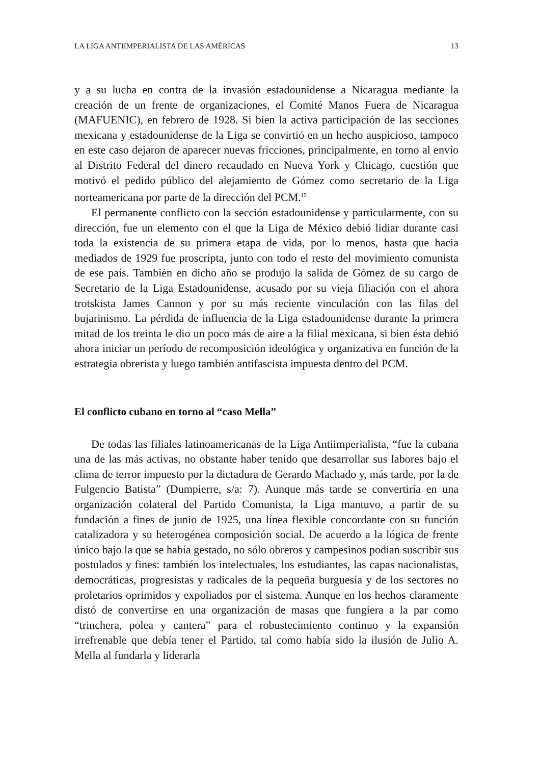LA LIGA ANTIIMPERIALISTA DE LAS AMÉRICAS 13
y a su lucha en contra de la invasión estadounidense a Nicaragua mediante la creación de un frente de organizaciones, el Comité Manos Fuera de Nicaragua (MAFUENIC), en febrero de 1928. Si bien la activa participación de las secciones mexicana y estadounidense de la Liga se convirtió en un hecho auspicioso, tampoco en este caso dejaron de aparecer nuevas fricciones, principalmente, en torno al envío al Distrito Federal del dinero recaudado en Nueva York y Chicago, cuestión que motivó el pedido público del alejamiento de Gómez como secretario de la Liga norteamericana por parte de la dirección del PCM.<sup>15</sup>
El permanente conflicto con la sección estadounidense y particularmente, con su dirección, fue un elemento con el que la Liga de México debió lidiar durante casi toda la existencia de su primera etapa de vida, por lo menos, hasta que hacia mediados de 1929 fue proscripta, junto con todo el resto del movimiento comunista de ese país. También en dicho año se produjo la salida de Gómez de su cargo de Secretario de la Liga Estadounidense, acusado por su vieja filiación con el ahora trotskista James Cannon y por su más reciente vinculación con las filas del bujarinismo. La pérdida de influencia de la Liga estadounidense durante la primera mitad de los treinta le dio un poco más de aire a la filial mexicana, si bien ésta debió ahora iniciar un período de recomposición ideológica y organizativa en función de la estrategia obrerista y luego también antifascista impuesta dentro del PCM.
El conflicto cubano en torno al “caso Mella”
De todas las filiales latinoamericanas de la Liga Antiimperialista, “fue la cubana una de las más activas, no obstante haber tenido que desarrollar sus labores bajo el clima de terror impuesto por la dictadura de Gerardo Machado y, más tarde, por la de Fulgencio Batista” (Dumpierre, s/a: 7). Aunque más tarde se convertiría en una organización colateral del Partido Comunista, la Liga mantuvo, a partir de su fundación a fines de junio de 1925, una línea flexible concordante con su función catalizadora y su heterogénea composición social. De acuerdo a la lógica de frente único bajo la que se había gestado, no sólo obreros y campesinos podían suscribir sus postulados y fines: también los intelectuales, los estudiantes, las capas nacionalistas, democráticas, progresistas y radicales de la pequeña burguesía y de los sectores no proletarios oprimidos y expoliados por el sistema. Aunque en los hechos claramente distó de convertirse en una organización de masas que fungiera a la par como “trinchera, polea y cantera” para el robustecimiento continuo y la expansión irrefrenable que debía tener el Partido, tal como había sido la ilusión de Julio A. Mella al fundarla y liderarla